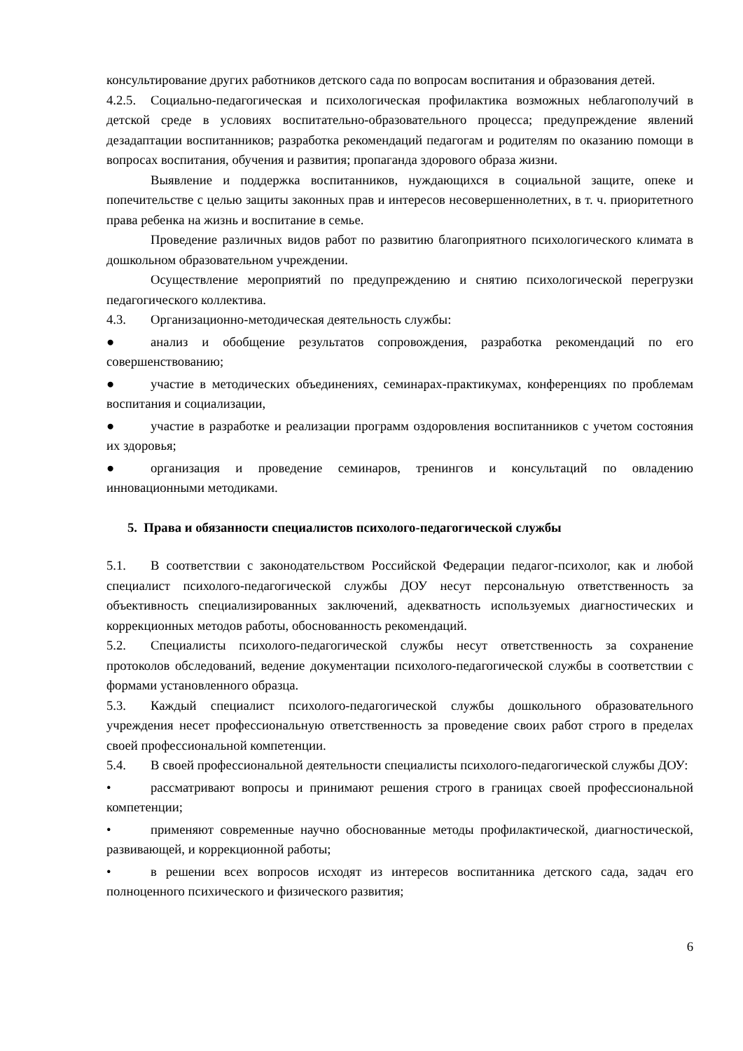консультирование других работников детского сада по вопросам воспитания и образования детей.
4.2.5. Социально-педагогическая и психологическая профилактика возможных неблагополучий в детской среде в условиях воспитательно-образовательного процесса; предупреждение явлений дезадаптации воспитанников; разработка рекомендаций педагогам и родителям по оказанию помощи в вопросах воспитания, обучения и развития; пропаганда здорового образа жизни.
Выявление и поддержка воспитанников, нуждающихся в социальной защите, опеке и попечительстве с целью защиты законных прав и интересов несовершеннолетних, в т. ч. приоритетного права ребенка на жизнь и воспитание в семье.
Проведение различных видов работ по развитию благоприятного психологического климата в дошкольном образовательном учреждении.
Осуществление мероприятий по предупреждению и снятию психологической перегрузки педагогического коллектива.
4.3. Организационно-методическая деятельность службы:
● анализ и обобщение результатов сопровождения, разработка рекомендаций по его совершенствованию;
● участие в методических объединениях, семинарах-практикумах, конференциях по проблемам воспитания и социализации,
● участие в разработке и реализации программ оздоровления воспитанников с учетом состояния их здоровья;
● организация и проведение семинаров, тренингов и консультаций по овладению инновационными методиками.
5. Права и обязанности специалистов психолого-педагогической службы
5.1. В соответствии с законодательством Российской Федерации педагог-психолог, как и любой специалист психолого-педагогической службы ДОУ несут персональную ответственность за объективность специализированных заключений, адекватность используемых диагностических и коррекционных методов работы, обоснованность рекомендаций.
5.2. Специалисты психолого-педагогической службы несут ответственность за сохранение протоколов обследований, ведение документации психолого-педагогической службы в соответствии с формами установленного образца.
5.3. Каждый специалист психолого-педагогической службы дошкольного образовательного учреждения несет профессиональную ответственность за проведение своих работ строго в пределах своей профессиональной компетенции.
5.4. В своей профессиональной деятельности специалисты психолого-педагогической службы ДОУ:
• рассматривают вопросы и принимают решения строго в границах своей профессиональной компетенции;
• применяют современные научно обоснованные методы профилактической, диагностической, развивающей, и коррекционной работы;
• в решении всех вопросов исходят из интересов воспитанника детского сада, задач его полноценного психического и физического развития;
6